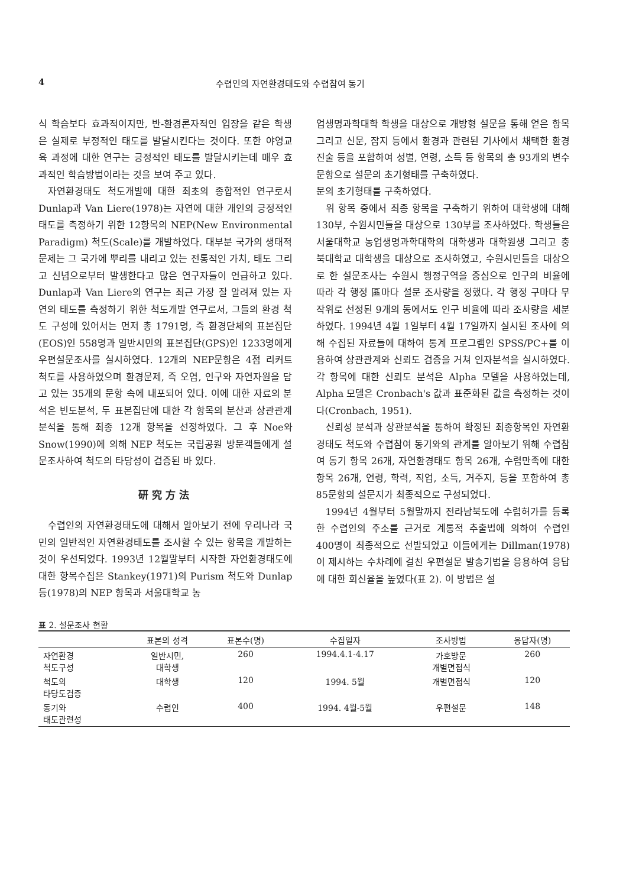4 수렵인의 자연환경태도와 수렵참여 동기
식 학습보다 효과적이지만, 반-환경론자적인 입장을 같은 학생은 실제로 부정적인 태도를 발달시킨다는 것이다. 또한 야영교육 과정에 대한 연구는 긍정적인 태도를 발달시키는데 매우 효과적인 학습방법이라는 것을 보여 주고 있다.
자연환경태도 척도개발에 대한 최초의 종합적인 연구로서 Dunlap과 Van Liere(1978)는 자연에 대한 개인의 긍정적인 태도를 측정하기 위한 12항목의 NEP(New Environmental Paradigm) 척도(Scale)를 개발하였다. 대부분 국가의 생태적 문제는 그 국가에 뿌리를 내리고 있는 전통적인 가치, 태도 그리고 신념으로부터 발생한다고 많은 연구자들이 언급하고 있다. Dunlap과 Van Liere의 연구는 최근 가장 잘 알려져 있는 자연의 태도를 측정하기 위한 척도개발 연구로서, 그들의 환경 척도 구성에 있어서는 먼저 총 1791명, 즉 환경단체의 표본집단(EOS)인 558명과 일반시민의 표본집단(GPS)인 1233명에게 우편설문조사를 실시하였다. 12개의 NEP문항은 4점 리커트 척도를 사용하였으며 환경문제, 즉 오염, 인구와 자연자원을 담고 있는 35개의 문항 속에 내포되어 있다. 이에 대한 자료의 분석은 빈도분석, 두 표본집단에 대한 각 항목의 분산과 상관관계분석을 통해 최종 12개 항목을 선정하였다. 그 후 Noe와 Snow(1990)에 의해 NEP 척도는 국립공원 방문객들에게 설문조사하여 척도의 타당성이 검증된 바 있다.
研究方法
수렵인의 자연환경태도에 대해서 알아보기 전에 우리나라 국민의 일반적인 자연환경태도를 조사할 수 있는 항목을 개발하는 것이 우선되었다. 1993년 12월말부터 시작한 자연환경태도에 대한 항목수집은 Stankey(1971)의 Purism 척도와 Dunlap 등(1978)의 NEP 항목과 서울대학교 농
업생명과학대학 학생을 대상으로 개방형 설문을 통해 얻은 항목 그리고 신문, 잡지 등에서 환경과 관련된 기사에서 채택한 환경진술 등을 포함하여 성별, 연령, 소득 등 항목의 총 93개의 변수 문항으로 설문의 초기형태를 구축하였다.
문의 초기형태를 구축하였다.
위 항목 중에서 최종 항목을 구축하기 위하여 대학생에 대해 130부, 수원시민들을 대상으로 130부를 조사하였다. 학생들은 서울대학교 농업생명과학대학의 대학생과 대학원생 그리고 충북대학교 대학생을 대상으로 조사하였고, 수원시민들을 대상으로 한 설문조사는 수원시 행정구역을 중심으로 인구의 비율에 따라 각 행정 區마다 설문 조사량을 정했다. 각 행정 구마다 무작위로 선정된 9개의 동에서도 인구 비율에 따라 조사량을 세분하였다. 1994년 4월 1일부터 4월 17일까지 실시된 조사에 의해 수집된 자료들에 대하여 통계 프로그램인 SPSS/PC+를 이용하여 상관관계와 신뢰도 검증을 거쳐 인자분석을 실시하였다. 각 항목에 대한 신뢰도 분석은 Alpha 모델을 사용하였는데, Alpha 모델은 Cronbach's 값과 표준화된 값을 측정하는 것이다(Cronbach, 1951).
신뢰성 분석과 상관분석을 통하여 확정된 최종항목인 자연환경태도 척도와 수렵참여 동기와의 관계를 알아보기 위해 수렵참여 동기 항목 26개, 자연환경태도 항목 26개, 수렵만족에 대한 항목 26개, 연령, 학력, 직업, 소득, 거주지, 등을 포함하여 총 85문항의 설문지가 최종적으로 구성되었다.
1994년 4월부터 5월말까지 전라남북도에 수렵허가를 등록한 수렵인의 주소를 근거로 계통적 추출법에 의하여 수렵인 400명이 최종적으로 선발되었고 이들에게는 Dillman(1978)이 제시하는 수차례에 걸친 우편설문 발송기법을 응용하여 응답에 대한 회신율을 높였다(표 2). 이 방법은 설
표 2. 설문조사 현황
| | 표본의 성격 | 표본수(명) | 수집일자 | 조사방법 | 응답자(명) |
| --- | --- | --- | --- | --- | --- |
| 자연환경 척도구성 | 일반시민, 대학생 | 260 | 1994.4.1-4.17 | 가호방문 개별면접식 | 260 |
| 척도의 타당도검증 | 대학생 | 120 | 1994. 5월 | 개별면접식 | 120 |
| 동기와 태도관련성 | 수렵인 | 400 | 1994. 4월-5월 | 우편설문 | 148 |